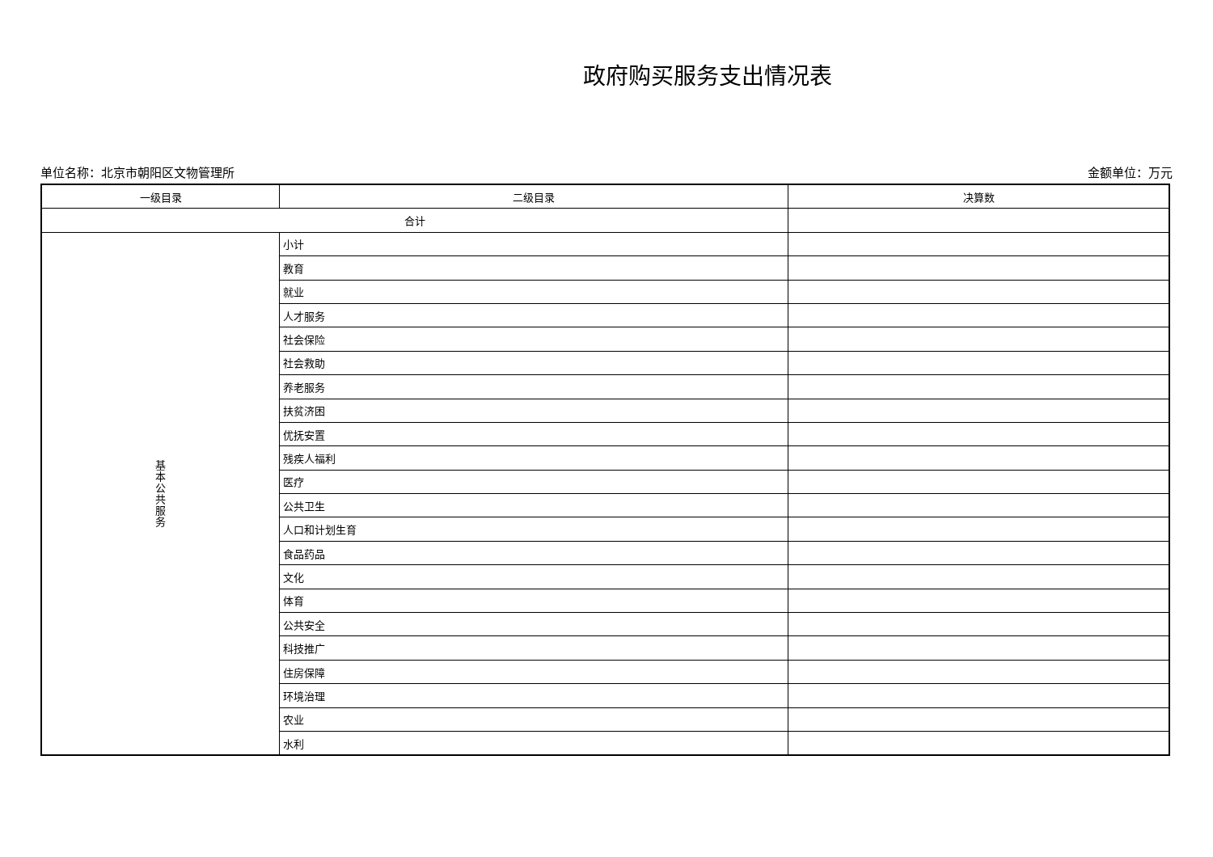政府购买服务支出情况表
单位名称：北京市朝阳区文物管理所 金额单位：万元
| 一级目录 | 二级目录 | 决算数 |
| --- | --- | --- |
| 合计 | | |
| 基 本 公 共 服 务 | 小计 | |
| | 教育 | |
| | 就业 | |
| | 人才服务 | |
| | 社会保险 | |
| | 社会救助 | |
| | 养老服务 | |
| | 扶贫济困 | |
| | 优抚安置 | |
| | 残疾人福利 | |
| | 医疗 | |
| | 公共卫生 | |
| | 人口和计划生育 | |
| | 食品药品 | |
| | 文化 | |
| | 体育 | |
| | 公共安全 | |
| | 科技推广 | |
| | 住房保障 | |
| | 环境治理 | |
| | 农业 | |
| | 水利 | |